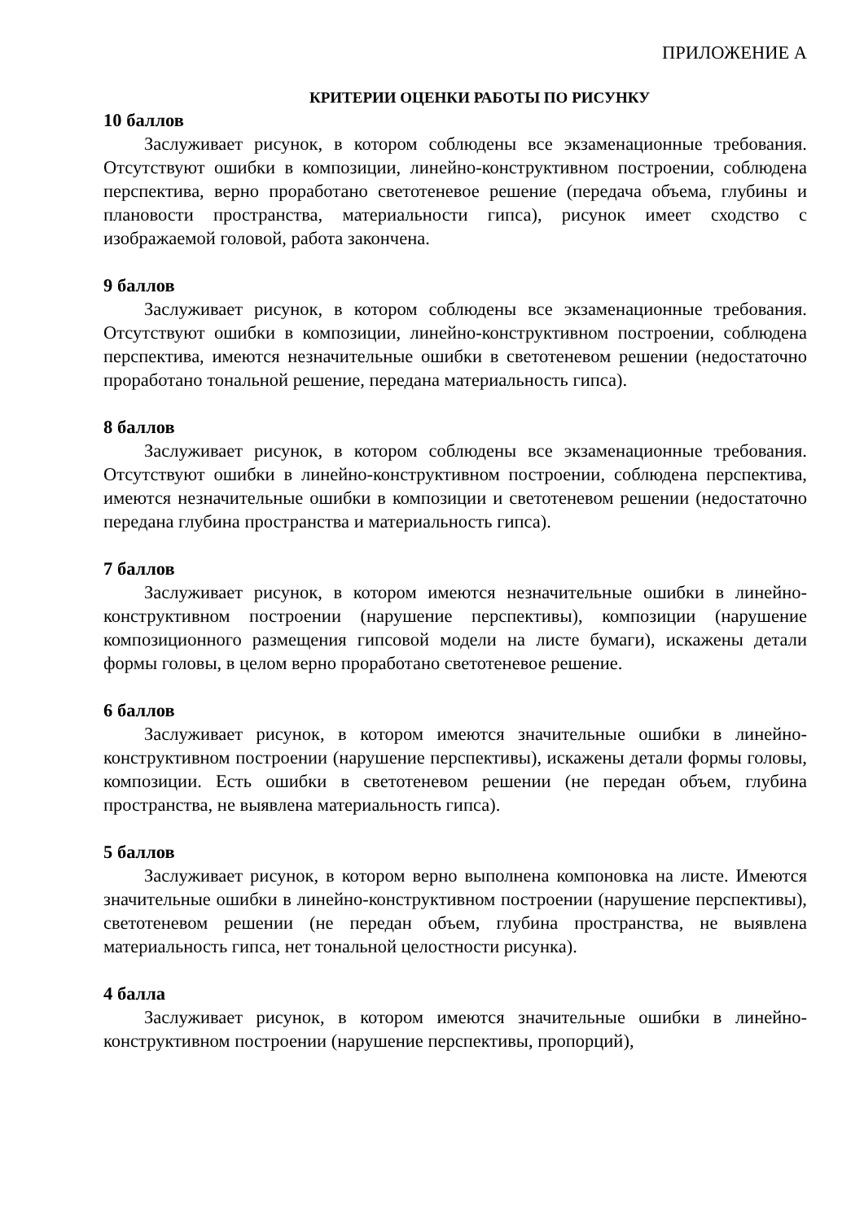ПРИЛОЖЕНИЕ А
КРИТЕРИИ ОЦЕНКИ РАБОТЫ ПО РИСУНКУ
10 баллов
Заслуживает рисунок, в котором соблюдены все экзаменационные требования. Отсутствуют ошибки в композиции, линейно-конструктивном построении, соблюдена перспектива, верно проработано светотеневое решение (передача объема, глубины и плановости пространства, материальности гипса), рисунок имеет сходство с изображаемой головой, работа закончена.
9 баллов
Заслуживает рисунок, в котором соблюдены все экзаменационные требования. Отсутствуют ошибки в композиции, линейно-конструктивном построении, соблюдена перспектива, имеются незначительные ошибки в светотеневом решении (недостаточно проработано тональной решение, передана материальность гипса).
8 баллов
Заслуживает рисунок, в котором соблюдены все экзаменационные требования. Отсутствуют ошибки в линейно-конструктивном построении, соблюдена перспектива, имеются незначительные ошибки в композиции и светотеневом решении (недостаточно передана глубина пространства и материальность гипса).
7 баллов
Заслуживает рисунок, в котором имеются незначительные ошибки в линейно-конструктивном построении (нарушение перспективы), композиции (нарушение композиционного размещения гипсовой модели на листе бумаги), искажены детали формы головы, в целом верно проработано светотеневое решение.
6 баллов
Заслуживает рисунок, в котором имеются значительные ошибки в линейно-конструктивном построении (нарушение перспективы), искажены детали формы головы, композиции. Есть ошибки в светотеневом решении (не передан объем, глубина пространства, не выявлена материальность гипса).
5 баллов
Заслуживает рисунок, в котором верно выполнена компоновка на листе. Имеются значительные ошибки в линейно-конструктивном построении (нарушение перспективы), светотеневом решении (не передан объем, глубина пространства, не выявлена материальность гипса, нет тональной целостности рисунка).
4 балла
Заслуживает рисунок, в котором имеются значительные ошибки в линейно-конструктивном построении (нарушение перспективы, пропорций),